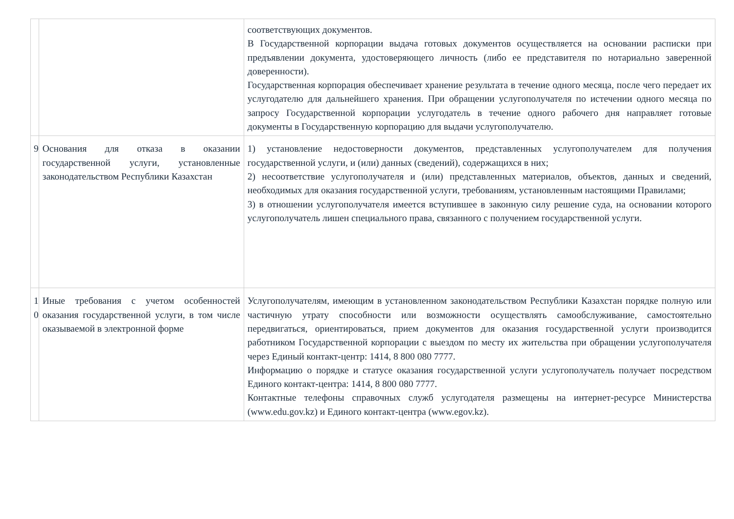| | | соответствующих документов. В Государственной корпорации выдача готовых документов осуществляется на основании расписки при предъявлении документа, удостоверяющего личность (либо ее представителя по нотариально заверенной доверенности). Государственная корпорация обеспечивает хранение результата в течение одного месяца, после чего передает их услугодателю для дальнейшего хранения. При обращении услугополучателя по истечении одного месяца по запросу Государственной корпорации услугодатель в течение одного рабочего дня направляет готовые документы в Государственную корпорацию для выдачи услугополучателю. |
| 9 | Основания для отказа в оказании государственной услуги, установленные законодательством Республики Казахстан | 1) установление недостоверности документов, представленных услугополучателем для получения государственной услуги, и (или) данных (сведений), содержащихся в них; 2) несоответствие услугополучателя и (или) представленных материалов, объектов, данных и сведений, необходимых для оказания государственной услуги, требованиям, установленным настоящими Правилами; 3) в отношении услугополучателя имеется вступившее в законную силу решение суда, на основании которого услугополучатель лишен специального права, связанного с получением государственной услуги. |
| 1 0 | Иные требования с учетом особенностей оказания государственной услуги, в том числе оказываемой в электронной форме | Услугополучателям, имеющим в установленном законодательством Республики Казахстан порядке полную или частичную утрату способности или возможности осуществлять самообслуживание, самостоятельно передвигаться, ориентироваться, прием документов для оказания государственной услуги производится работником Государственной корпорации с выездом по месту их жительства при обращении услугополучателя через Единый контакт-центр: 1414, 8 800 080 7777. Информацию о порядке и статусе оказания государственной услуги услугополучатель получает посредством Единого контакт-центра: 1414, 8 800 080 7777. Контактные телефоны справочных служб услугодателя размещены на интернет-ресурсе Министерства (www.edu.gov.kz) и Единого контакт-центра (www.egov.kz). |